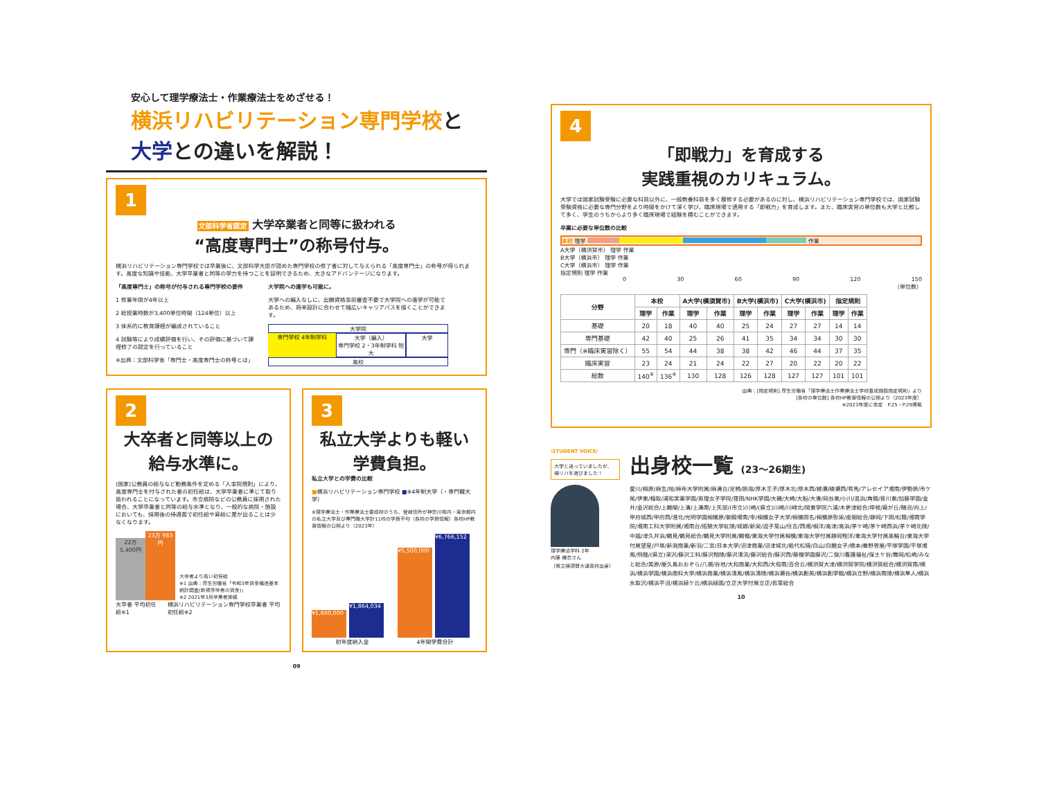安心して理学療法士・作業療法士をめざせる！
横浜リハビリテーション専門学校と
大学との違いを解説！
1
文部科学省認定 大学卒業者と同等に扱われる
“高度専門士”の称号付与。
横浜リハビリテーション専門学校では卒業後に、文部科学大臣が認めた専門学校の修了者に対して与えられる「高度専門士」の称号が得られます。高度な知識や技能、大学卒業者と同等の学力を持つことを証明できるため、大きなアドバンテージになります。
「高度専門士」の称号が付与される専門学校の要件
1 修業年限が4年以上
2 総授業時数が3,400単位時間（124単位）以上
3 体系的に教育課程が編成されていること
4 試験等により成績評価を行い、その評価に基づいて課程修了の認定を行っていること
※出典：文部科学省「専門士・高度専門士の称号とは」
大学院への進学も可能に。
大学への編入なしに、出願資格事前審査不要で大学院への進学が可能であるため、将来設計に合わせて幅広いキャリアパスを描くことができます。
大学院
専門学校 4年制学科 大学（編入）
専門学校 2・3年制学科 短大
大学
高校
2
大卒者と同等以上の給与水準に。
(国家)公務員の給与など勤務条件を定める「人事院規則」により、高度専門士を付与された者の初任給は、大学卒業者に準じて取り扱われることになっています。市立病院などの公務員に採用された場合、大学卒業者と同等の給与水準となり、一般的な病院・施設においても、採用後の待遇面で初任給や昇給に差が出ることは少なくなります。
22万 5,400円
23万 983円
大卒者より高い初任給
※1 出典：厚生労働省「令和3年賃金構造基本統計調査(新規学卒者の賃金)」
※2 2021年3月卒業者実績
大卒者 平均初任給※1 横浜リハビリテーション専門学校卒業者 平均初任給※2
3
私立大学よりも軽い学費負担。
私立大学との学費の比較
■横浜リハビリテーション専門学校 ■※4年制大学（・専門職大学）
※理学療法士・作業療法士養成校のうち、登録住所が神奈川県内・東京都内の私立大学及び専門職大学計11校の学費平均（各校の学費情報）各校HP教育情報の公開より（2023年）
¥1,600,000
¥1,864,034
¥5,500,000
¥6,766,152
初年度納入金 4年間学費合計
09
4
「即戦力」を育成する
実践重視のカリキュラム。
大学では国家試験受験に必要な科目以外に、一般教養科目を多く履修する必要があるのに対し、横浜リハビリテーション専門学校では、国家試験受験資格に必要な専門分野をより時間をかけて深く学び、臨床現場で通用する「即戦力」を育成します。また、臨床実習の単位数も大学と比較して多く、学生のうちからより多く臨床現場で経験を積むことができます。
卒業に必要な単位数の比較
本校 理学 作業
A大学（横須賀市） 理学 作業
B大学（横浜市） 理学 作業
C大学（横浜市） 理学 作業
指定規則 理学 作業
0 30 60 90 120 150
（単位数）
| 分野 | 本校 | | A大学(横須賀市) | | B大学(横浜市) | | C大学(横浜市) | | 指定規則 | |
| --- | --- | --- | --- | --- | --- | --- | --- | --- | --- | --- |
| | 理学 | 作業 | 理学 | 作業 | 理学 | 作業 | 理学 | 作業 | 理学 | 作業 |
| 基礎 | 20 | 18 | 40 | 40 | 25 | 24 | 27 | 27 | 14 | 14 |
| 専門基礎 | 42 | 40 | 25 | 26 | 41 | 35 | 34 | 34 | 30 | 30 |
| 専門（※臨床実習除く） | 55 | 54 | 44 | 38 | 38 | 42 | 46 | 44 | 37 | 35 |
| 臨床実習 | 23 | 24 | 21 | 24 | 22 | 27 | 20 | 22 | 20 | 22 |
| 総数 | 140<sup>※</sup> | 136<sup>※</sup> | 130 | 128 | 126 | 128 | 127 | 127 | 101 | 101 |
出典：[指定規則] 厚生労働省「理学療法士作業療法士学校養成施設指定規則」より
[各校の単位数] 各校HP教育情報の公開より（2023年度）
※2023年度に改定　P.25・P.29掲載
\STUDENT VOICE/
大学と迷っていましたが、横リハを選びました！
理学療法学科 2年
内藤 榛奈さん
（県立横須賀大津高校出身）
出身校一覧 (23〜26期生)
愛川/相原/麻生/旭/麻布大学附属/麻溝台/足柄/熱海/厚木王子/厚木北/厚木西/綾瀬/綾瀬西/有馬/アレセイア湘南/伊勢原/市ケ尾/伊東/稲取/浦和実業学園/英理女子学院/荏田/NHK学園/大磯/大崎/大船/大湊/岡谷東/小川/追浜/角館/掛川東/加藤学園/金井/金沢総合/上鶴間/上溝/上溝南/上矢部/(市立)川崎/(県立)川崎/川崎北/関東学院六浦/木更津総合/岸根/霧が丘/鵠沼/向上/甲府城西/甲府西/港北/光明学園相模原/御殿場南/幸/相模女子大学/相模田名/相模原弥栄/座間総合/静岡/下田/松蔭/湘南学院/湘南工科大学附属/湘南台/拓殖大学紅陵/城郷/新栄/逗子葉山/住吉/西湘/相洋/高津/高浜/茅ケ崎/茅ケ崎西浜/茅ケ崎北陵/中越/津久井浜/鶴見/鶴見総合/鶴見大学附属/鶴嶺/東海大学付属相模/東海大学付属静岡翔洋/東海大学付属高輪台/東海大学付属望星/戸塚/新潟商業/新羽/二宮/日本大学/沼津商業/沼津城北/能代松陽/白山/白鵬女子/橋本/秦野曽屋/平塚学園/平塚湘風/飛龍/(県立)深沢/藤沢工科/藤沢翔陵/藤沢清流/藤沢総合/藤沢西/藤嶺学園藤沢/二俣川看護福祉/保土ケ谷/舞岡/松崎/みなと総合/美原/屋久島おおぞら/八潮/谷地/大和商業/大和西/大和南/百合丘/横須賀大津/横須賀学院/横須賀総合/横須賀南/横浜/横浜学園/横浜商科大学/横浜商業/横浜清風/横浜清陵/横浜瀬谷/横浜創英/横浜創学館/横浜立野/横浜南陵/横浜隼人/横浜氷取沢/横浜平沼/横浜緑ケ丘/横浜緑園/立正大学付属立正/若葉総合
10